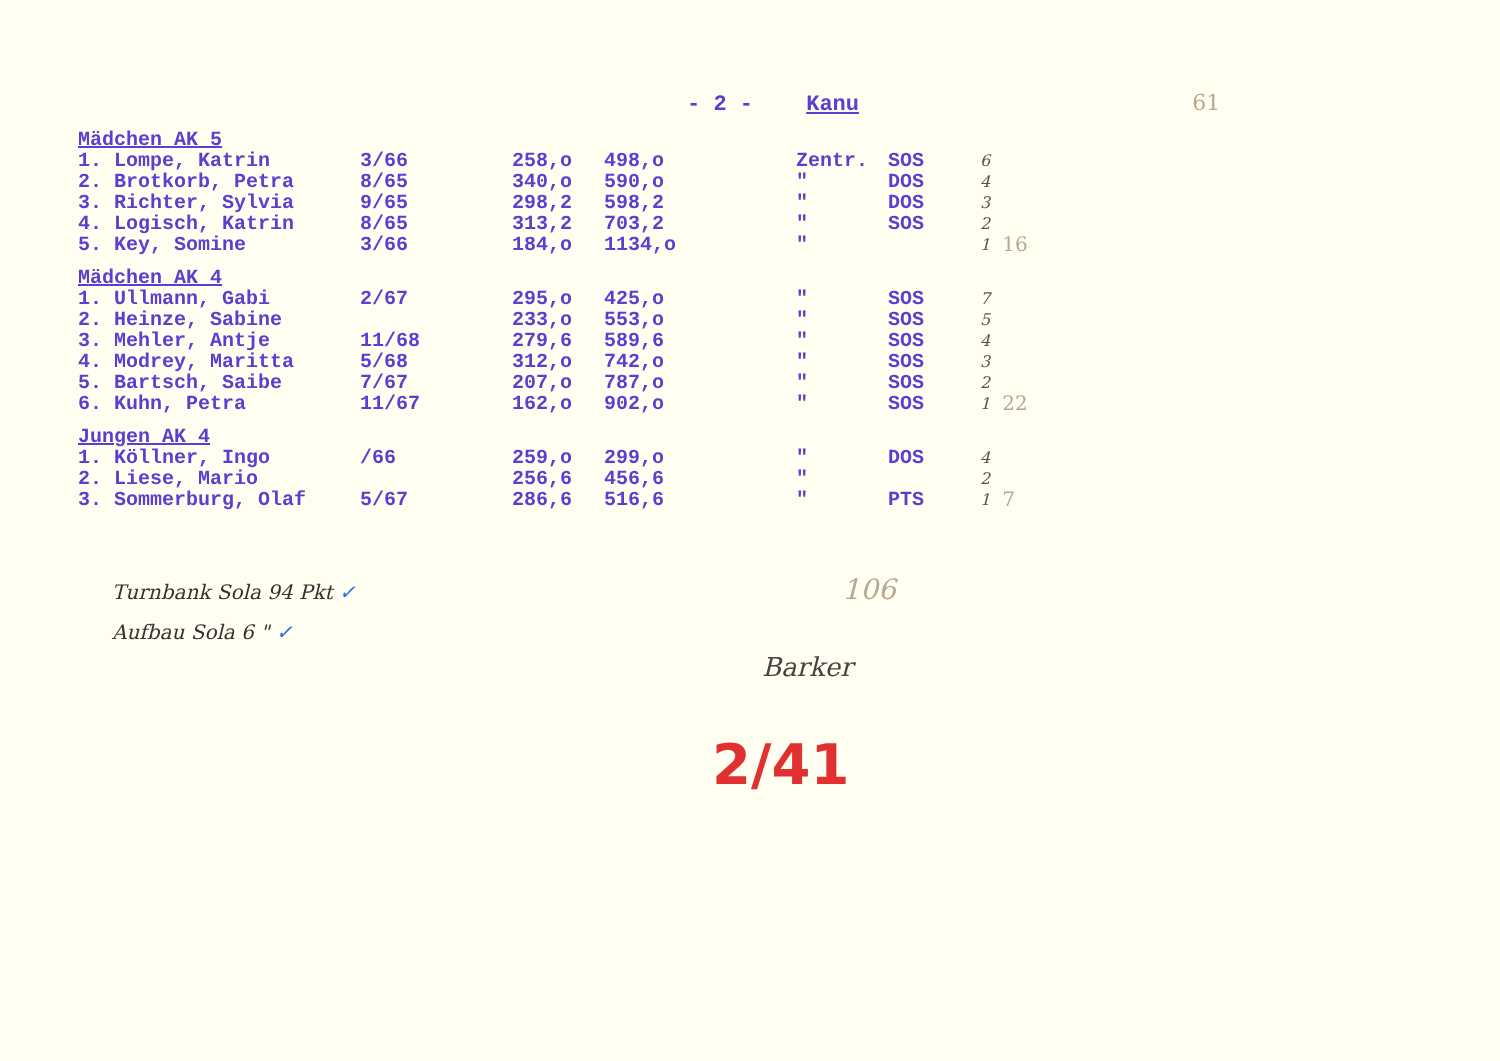- 2 - Kanu 61
| Mädchen AK 5 | | | | | | | |
| 1. Lompe, Katrin | 3/66 | 258,o | 498,o | Zentr. | SOS | 6 | |
| 2. Brotkorb, Petra | 8/65 | 340,o | 590,o | " | DOS | 4 | |
| 3. Richter, Sylvia | 9/65 | 298,2 | 598,2 | " | DOS | 3 | |
| 4. Logisch, Katrin | 8/65 | 313,2 | 703,2 | " | SOS | 2 | |
| 5. Key, Somine | 3/66 | 184,o | 1134,o | " | | 1 | 16 |
| Mädchen AK 4 | | | | | | | |
| 1. Ullmann, Gabi | 2/67 | 295,o | 425,o | " | SOS | 7 | |
| 2. Heinze, Sabine | | 233,o | 553,o | " | SOS | 5 | |
| 3. Mehler, Antje | 11/68 | 279,6 | 589,6 | " | SOS | 4 | |
| 4. Modrey, Maritta | 5/68 | 312,o | 742,o | " | SOS | 3 | |
| 5. Bartsch, Saibe | 7/67 | 207,o | 787,o | " | SOS | 2 | |
| 6. Kuhn, Petra | 11/67 | 162,o | 902,o | " | SOS | 1 | 22 |
| Jungen AK 4 | | | | | | | |
| 1. Köllner, Ingo | /66 | 259,o | 299,o | " | DOS | 4 | |
| 2. Liese, Mario | | 256,6 | 456,6 | " | | 2 | |
| 3. Sommerburg, Olaf | 5/67 | 286,6 | 516,6 | " | PTS | 1 | 7 |
Turnbank Sola 94 Pkt ✓ 106
Aufbau Sola 6 " ✓
Barker
2/41